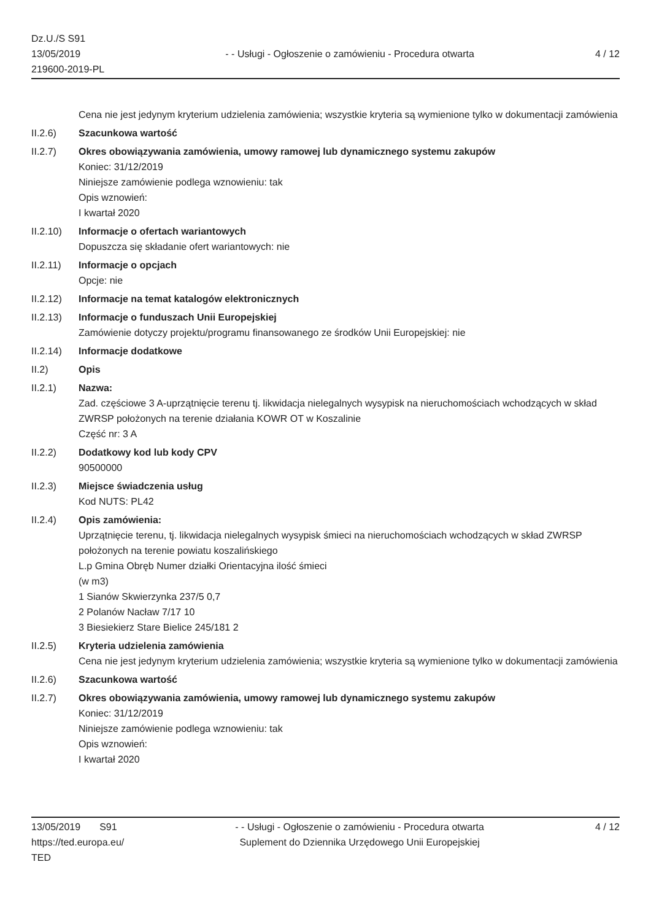Dz.U./S S91
13/05/2019
219600-2019-PL
- - Usługi - Ogłoszenie o zamówieniu - Procedura otwarta
4 / 12
Cena nie jest jedynym kryterium udzielenia zamówienia; wszystkie kryteria są wymienione tylko w dokumentacji zamówienia
II.2.6) Szacunkowa wartość
II.2.7) Okres obowiązywania zamówienia, umowy ramowej lub dynamicznego systemu zakupów
Koniec: 31/12/2019
Niniejsze zamówienie podlega wznowieniu: tak
Opis wznowień:
I kwartał 2020
II.2.10) Informacje o ofertach wariantowych
Dopuszcza się składanie ofert wariantowych: nie
II.2.11) Informacje o opcjach
Opcje: nie
II.2.12) Informacje na temat katalogów elektronicznych
II.2.13) Informacje o funduszach Unii Europejskiej
Zamówienie dotyczy projektu/programu finansowanego ze środków Unii Europejskiej: nie
II.2.14) Informacje dodatkowe
II.2) Opis
II.2.1) Nazwa:
Zad. częściowe 3 A-uprzątnięcie terenu tj. likwidacja nielegalnych wysypisk na nieruchomościach wchodzących w skład ZWRSP położonych na terenie działania KOWR OT w Koszalinie
Część nr: 3 A
II.2.2) Dodatkowy kod lub kody CPV
90500000
II.2.3) Miejsce świadczenia usług
Kod NUTS: PL42
II.2.4) Opis zamówienia:
Uprzątnięcie terenu, tj. likwidacja nielegalnych wysypisk śmieci na nieruchomościach wchodzących w skład ZWRSP położonych na terenie powiatu koszalińskiego
L.p Gmina Obręb Numer działki Orientacyjna ilość śmieci
(w m3)
1 Sianów Skwierzynka 237/5 0,7
2 Polanów Nacław 7/17 10
3 Biesiekierz Stare Bielice 245/181 2
II.2.5) Kryteria udzielenia zamówienia
Cena nie jest jedynym kryterium udzielenia zamówienia; wszystkie kryteria są wymienione tylko w dokumentacji zamówienia
II.2.6) Szacunkowa wartość
II.2.7) Okres obowiązywania zamówienia, umowy ramowej lub dynamicznego systemu zakupów
Koniec: 31/12/2019
Niniejsze zamówienie podlega wznowieniu: tak
Opis wznowień:
I kwartał 2020
13/05/2019 S91
https://ted.europa.eu/
TED
- - Usługi - Ogłoszenie o zamówieniu - Procedura otwarta
Suplement do Dziennika Urzędowego Unii Europejskiej
4 / 12